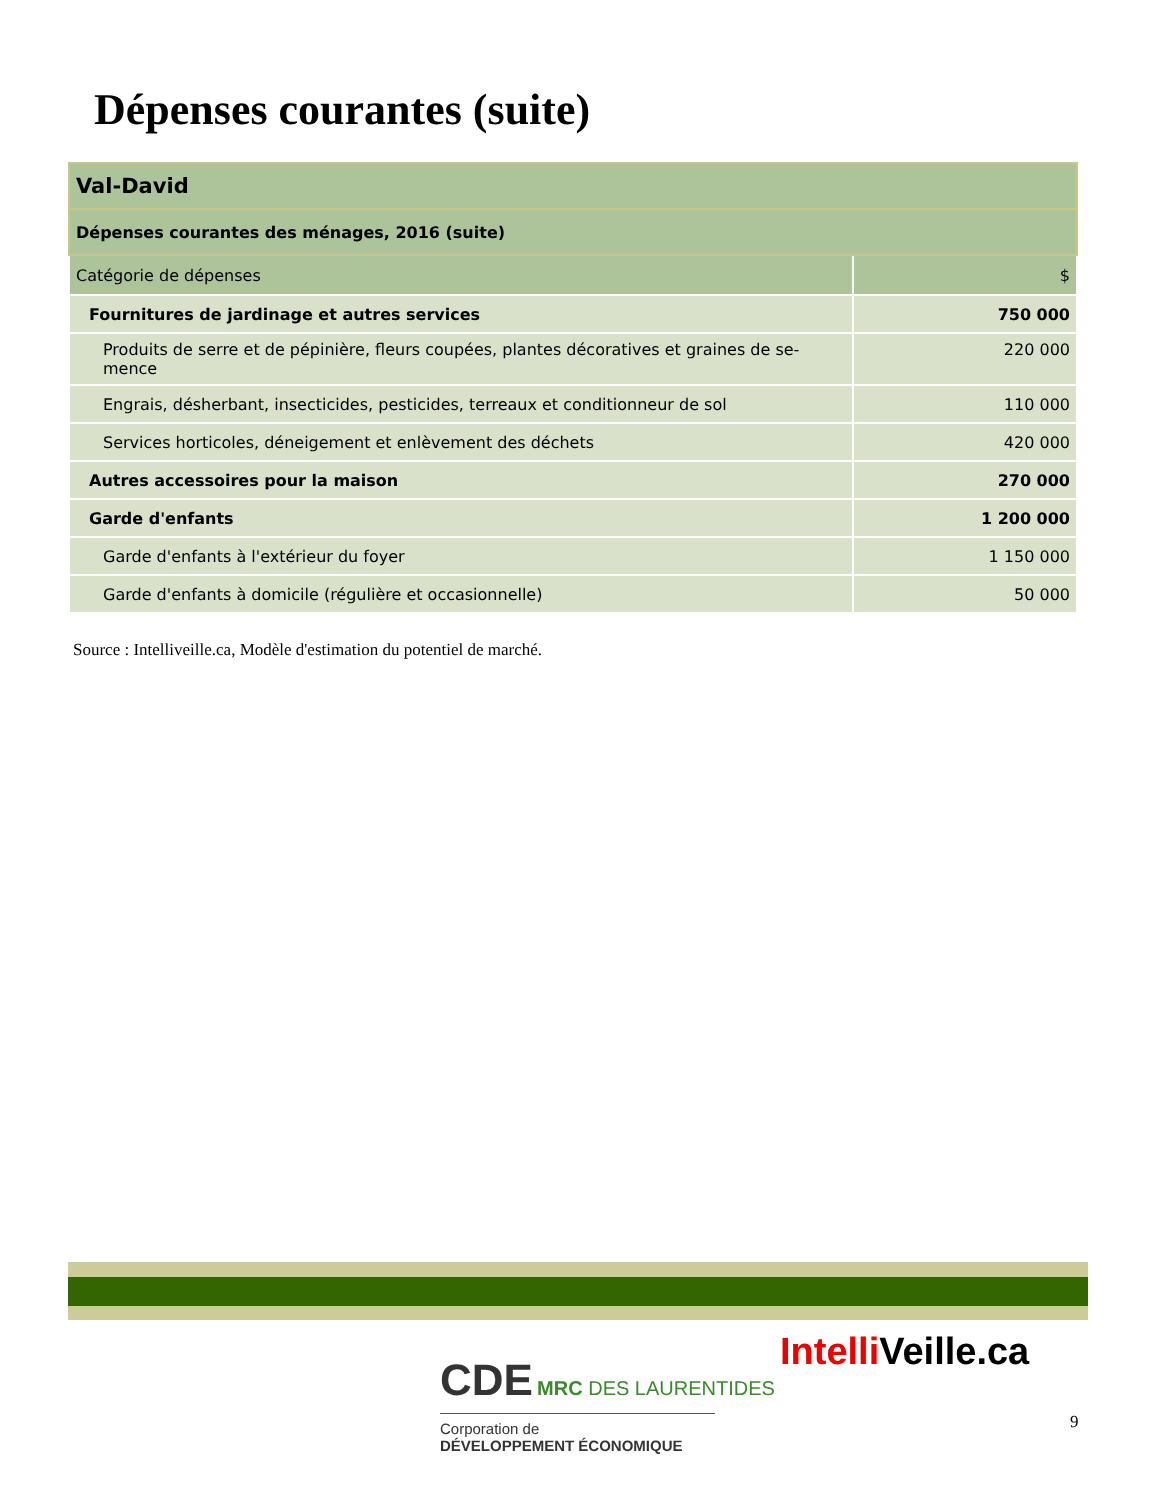Dépenses courantes (suite)
| Val-David | |
| Dépenses courantes des ménages, 2016 (suite) | |
| Catégorie de dépenses | $ |
| Fournitures de jardinage et autres services | 750 000 |
| Produits de serre et de pépinière, fleurs coupées, plantes décoratives et graines de se-mence | 220 000 |
| Engrais, désherbant, insecticides, pesticides, terreaux et conditionneur de sol | 110 000 |
| Services horticoles, déneigement et enlèvement des déchets | 420 000 |
| Autres accessoires pour la maison | 270 000 |
| Garde d'enfants | 1 200 000 |
| Garde d'enfants à l'extérieur du foyer | 1 150 000 |
| Garde d'enfants à domicile (régulière et occasionnelle) | 50 000 |
Source : Intelliveille.ca, Modèle d'estimation du potentiel de marché.
CDE MRC DES LAURENTIDES
Corporation de
DÉVELOPPEMENT ÉCONOMIQUE
Intelli Veille.ca
9